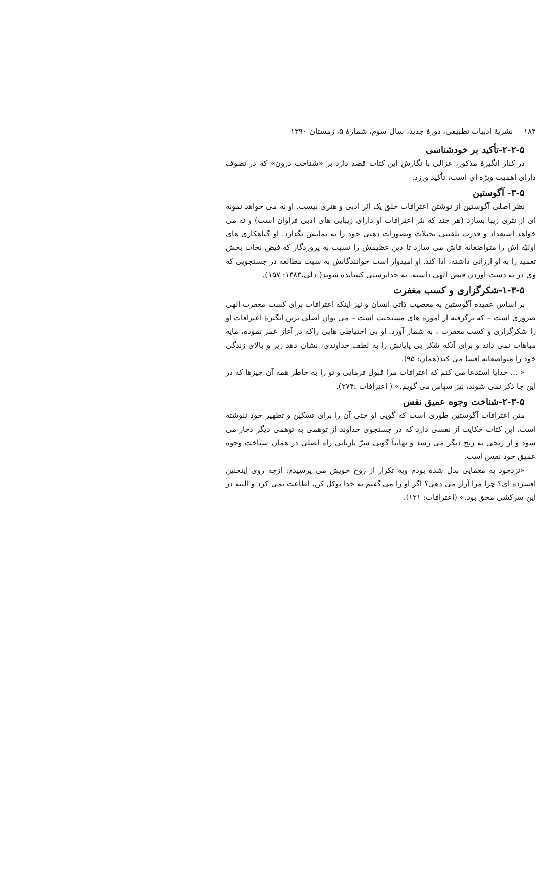۱۸۴ نشریهٔ ادبیات تطبیقی، دورهٔ جدید، سال سوم، شمارهٔ ۵، زمستان ۱۳۹۰
۲-۲-۵-تأکید بر خودشناسی
در کنار انگیزهٔ مذکور، غزالی با نگارش این کتاب قصد دارد بر «شناخت درون» که در تصوف دارای اهمیت ویژه ای است، تأکید ورزد.
۳-۵- آگوستین
نظر اصلی آگوستین از نوشتن اعترافات خلق یک اثر ادبی و هنری نیست. او نه می خواهد نمونه ای از نثری زیبا بسازد (هر چند که نثر اعترافات او دارای زیبایی های ادبی فراوان است) و نه می خواهد استعداد و قدرت تلقینی تخیلات وتصورات ذهنی خود را به نمایش بگذارد. او گناهکاری های اولیّه اش را متواضعانه فاش می سازد تا دین عظیمش را نسبت به پروردگار که فیض نجات بخش تعمید را به او ارزانی داشته، ادا کند. او امیدوار است خوانندگانش به سبب مطالعه در جستجویی که وی در به دست آوردن فیض الهی داشته، به خداپرستی کشانده شوند( دلی،۱۳۸۳: ۱۵۷).
۱-۳-۵-شکرگزاری و کسب مغفرت
بر اساس عقیده آگوستین به معصیت ذاتی انسان و نیز اینکه اعترافات برای کسب مغفرت الهی ضروری است – که برگرفته از آموزه های مسیحیت است – می توان اصلی ترین انگیزهٔ اعترافات او را شکرگزاری و کسب مغفرت ، به شمار آورد. او بی احتیاطی هایی راکه در آغاز عمر نموده، مایه مباهات نمی داند و برای آنکه شکر بی پایانش را به لطف خداوندی، نشان دهد زیر و بالای زندگی خود را متواضعانه افشا می کند(همان: ۹۵).
« ... خدایا استدعا می کنم که اعترافات مرا قبول فرمایی و تو را به خاطر همه آن چیزها که در این جا ذکر نمی شوند، نیز سپاس می گویم.» ( اعترافات :۲۷۴).
۲-۳-۵-شناخت وجوه عمیق نفس
متن اعترافات آگوستین طوری است که گویی او حتی آن را برای تسکین و تطهیر خود ننوشته است. این کتاب حکایت از نفسی دارد که در جستجوی خداوند از توهمی به توهمی دیگر دچار می شود و از رنجی به رنج دیگر می رسد و نهایتاً گویی سرّ بازیابی راه اصلی در همان شناخت وجوه عمیق خود نفس است.
«نزدخود به معمایی بدل شده بودم وبه تکرار از روح خویش می پرسیدم: ازچه روی اینچنین افسرده ای؟ چرا مرا آزار می دهی؟ اگر او را می گفتم به خدا توکل کن، اطاعت نمی کرد و البته در این سرکشی محق بود.» (اعترافات: ۱۲۱).